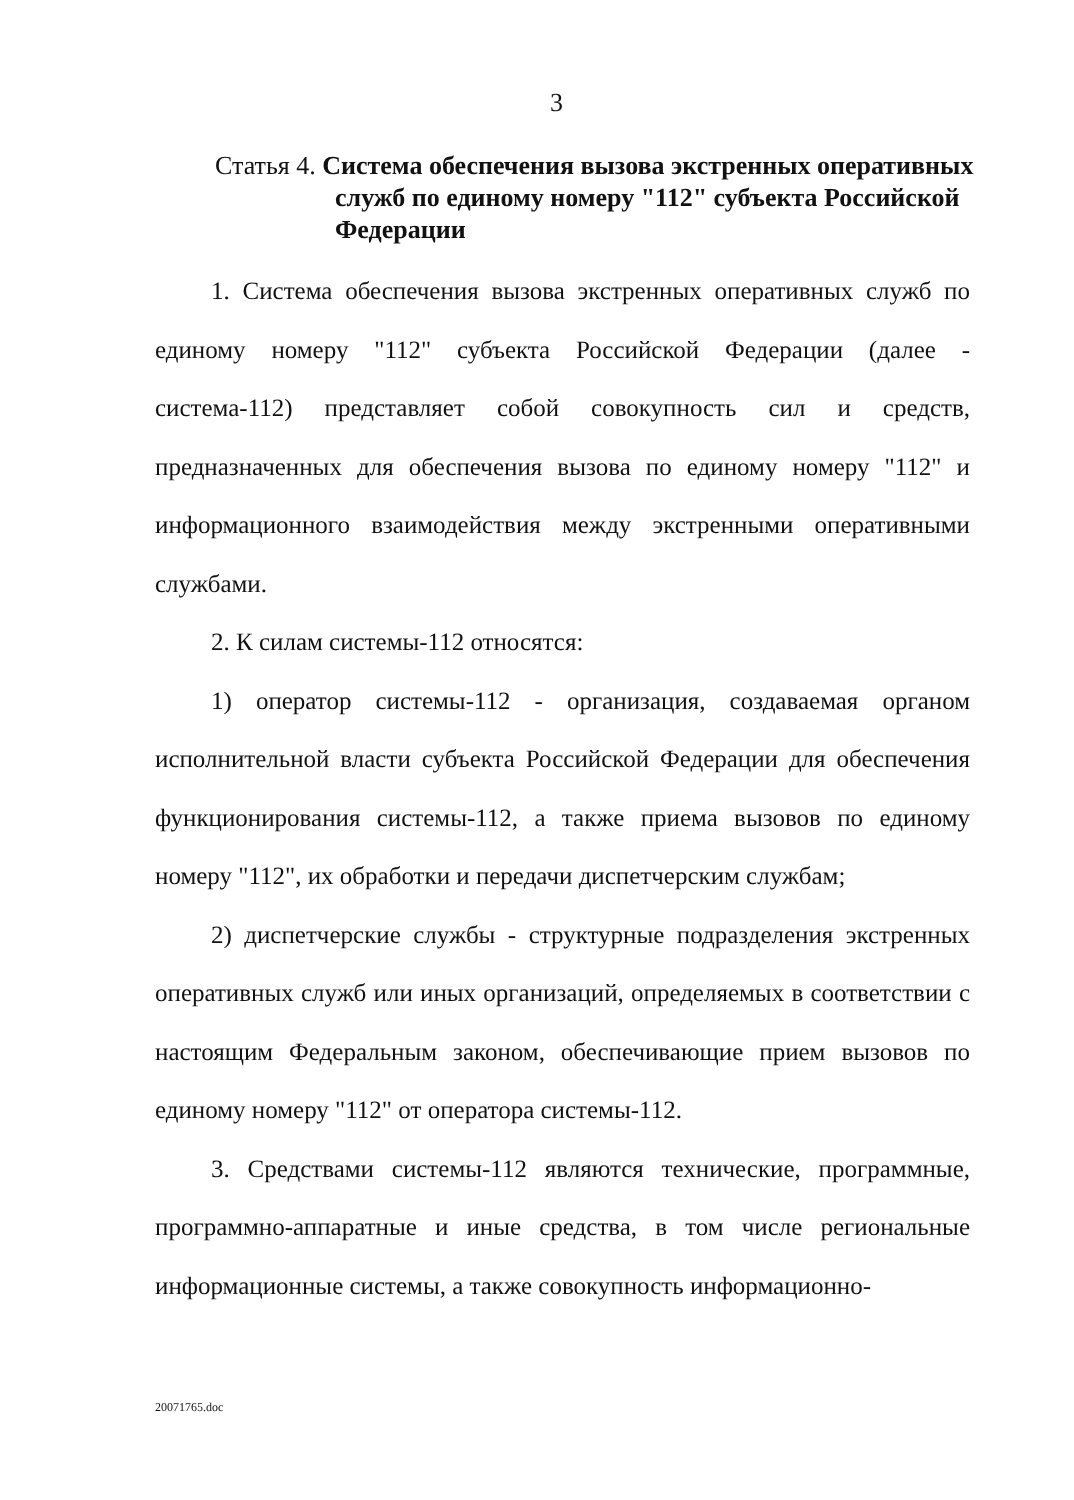3
Статья 4. Система обеспечения вызова экстренных оперативных
служб по единому номеру "112" субъекта Российской Федерации
1. Система обеспечения вызова экстренных оперативных служб по единому номеру "112" субъекта Российской Федерации (далее - система-112) представляет собой совокупность сил и средств, предназначенных для обеспечения вызова по единому номеру "112" и информационного взаимодействия между экстренными оперативными службами.
2. К силам системы-112 относятся:
1) оператор системы-112 - организация, создаваемая органом исполнительной власти субъекта Российской Федерации для обеспечения функционирования системы-112, а также приема вызовов по единому номеру "112", их обработки и передачи диспетчерским службам;
2) диспетчерские службы - структурные подразделения экстренных оперативных служб или иных организаций, определяемых в соответствии с настоящим Федеральным законом, обеспечивающие прием вызовов по единому номеру "112" от оператора системы-112.
3. Средствами системы-112 являются технические, программные, программно-аппаратные и иные средства, в том числе региональные информационные системы, а также совокупность информационно-
20071765.doc